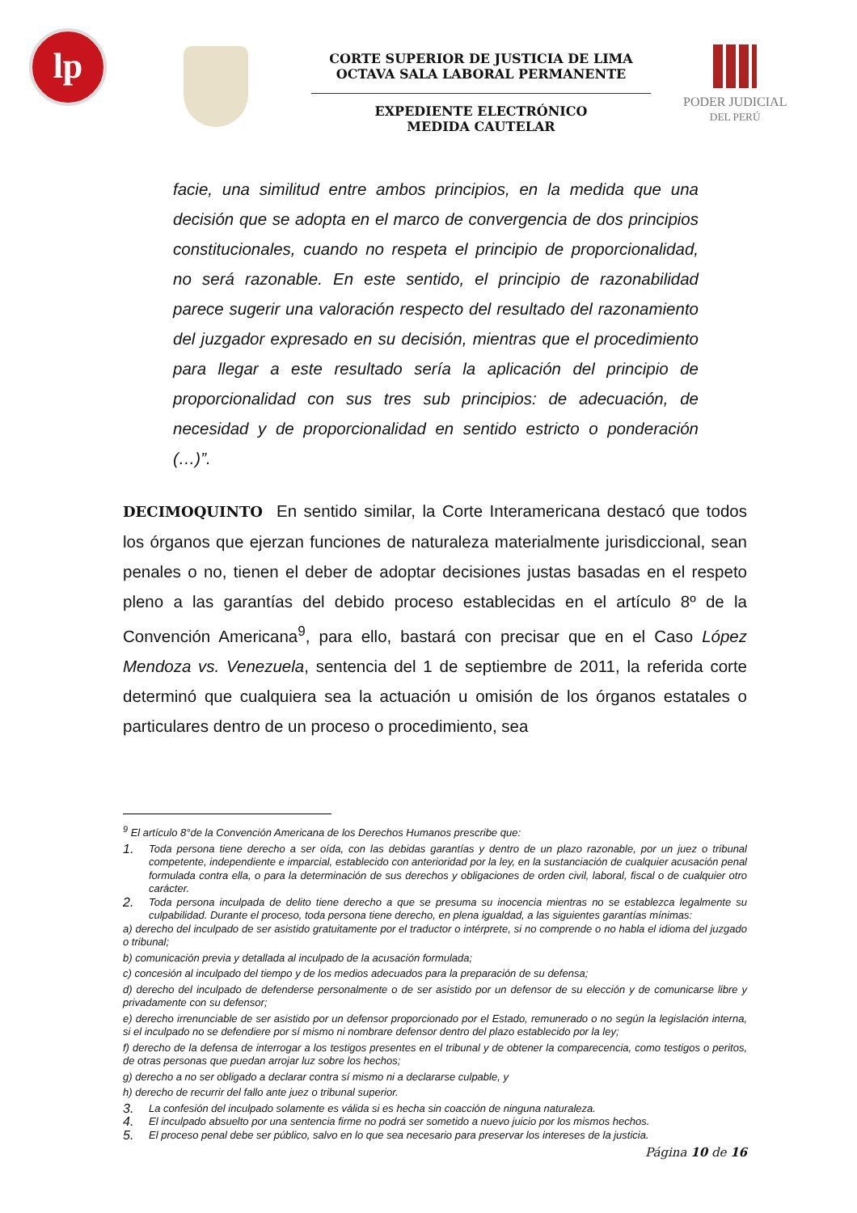lp
CORTE SUPERIOR DE JUSTICIA DE LIMA
OCTAVA SALA LABORAL PERMANENTE
EXPEDIENTE ELECTRÓNICO
MEDIDA CAUTELAR
PODER JUDICIAL
DEL PERÚ
facie, una similitud entre ambos principios, en la medida que una decisión que se adopta en el marco de convergencia de dos principios constitucionales, cuando no respeta el principio de proporcionalidad, no será razonable. En este sentido, el principio de razonabilidad parece sugerir una valoración respecto del resultado del razonamiento del juzgador expresado en su decisión, mientras que el procedimiento para llegar a este resultado sería la aplicación del principio de proporcionalidad con sus tres sub principios: de adecuación, de necesidad y de proporcionalidad en sentido estricto o ponderación (…)”.
DECIMOQUINTO En sentido similar, la Corte Interamericana destacó que todos los órganos que ejerzan funciones de naturaleza materialmente jurisdiccional, sean penales o no, tienen el deber de adoptar decisiones justas basadas en el respeto pleno a las garantías del debido proceso establecidas en el artículo 8º de la Convención Americana<sup>9</sup>, para ello, bastará con precisar que en el Caso López Mendoza vs. Venezuela, sentencia del 1 de septiembre de 2011, la referida corte determinó que cualquiera sea la actuación u omisión de los órganos estatales o particulares dentro de un proceso o procedimiento, sea
<sup>9</sup> El artículo 8°de la Convención Americana de los Derechos Humanos prescribe que:
1. Toda persona tiene derecho a ser oída, con las debidas garantías y dentro de un plazo razonable, por un juez o tribunal competente, independiente e imparcial, establecido con anterioridad por la ley, en la sustanciación de cualquier acusación penal formulada contra ella, o para la determinación de sus derechos y obligaciones de orden civil, laboral, fiscal o de cualquier otro carácter.
2. Toda persona inculpada de delito tiene derecho a que se presuma su inocencia mientras no se establezca legalmente su culpabilidad. Durante el proceso, toda persona tiene derecho, en plena igualdad, a las siguientes garantías mínimas:
a) derecho del inculpado de ser asistido gratuitamente por el traductor o intérprete, si no comprende o no habla el idioma del juzgado o tribunal;
b) comunicación previa y detallada al inculpado de la acusación formulada;
c) concesión al inculpado del tiempo y de los medios adecuados para la preparación de su defensa;
d) derecho del inculpado de defenderse personalmente o de ser asistido por un defensor de su elección y de comunicarse libre y privadamente con su defensor;
e) derecho irrenunciable de ser asistido por un defensor proporcionado por el Estado, remunerado o no según la legislación interna, si el inculpado no se defendiere por sí mismo ni nombrare defensor dentro del plazo establecido por la ley;
f) derecho de la defensa de interrogar a los testigos presentes en el tribunal y de obtener la comparecencia, como testigos o peritos, de otras personas que puedan arrojar luz sobre los hechos;
g) derecho a no ser obligado a declarar contra sí mismo ni a declararse culpable, y
h) derecho de recurrir del fallo ante juez o tribunal superior.
3. La confesión del inculpado solamente es válida si es hecha sin coacción de ninguna naturaleza.
4. El inculpado absuelto por una sentencia firme no podrá ser sometido a nuevo juicio por los mismos hechos.
5. El proceso penal debe ser público, salvo en lo que sea necesario para preservar los intereses de la justicia.
Página 10 de 16